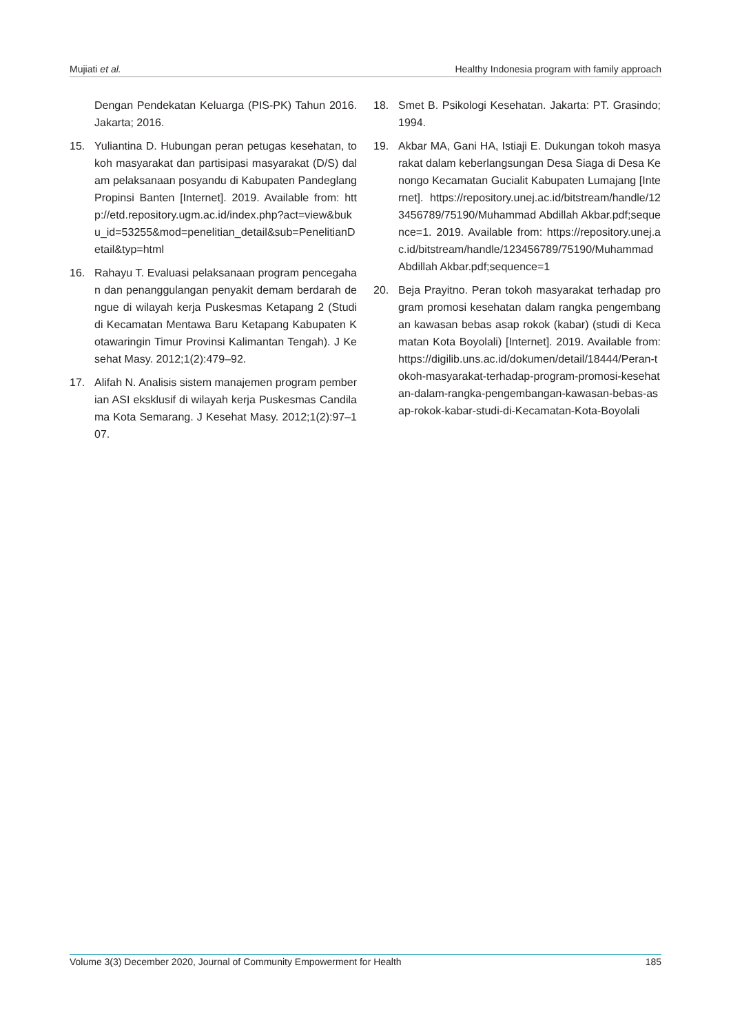Mujiati et al. Healthy Indonesia program with family approach
Dengan Pendekatan Keluarga (PIS-PK) Tahun 2016. Jakarta; 2016.
15. Yuliantina D. Hubungan peran petugas kesehatan, tokoh masyarakat dan partisipasi masyarakat (D/S) dalam pelaksanaan posyandu di Kabupaten Pandeglang Propinsi Banten [Internet]. 2019. Available from: http://etd.repository.ugm.ac.id/index.php?act=view&buku_id=53255&mod=penelitian_detail&sub=PenelitianDetail&typ=html
16. Rahayu T. Evaluasi pelaksanaan program pencegahan dan penanggulangan penyakit demam berdarah dengue di wilayah kerja Puskesmas Ketapang 2 (Studi di Kecamatan Mentawa Baru Ketapang Kabupaten Kotawaringin Timur Provinsi Kalimantan Tengah). J Kesehat Masy. 2012;1(2):479–92.
17. Alifah N. Analisis sistem manajemen program pemberian ASI eksklusif di wilayah kerja Puskesmas Candilama Kota Semarang. J Kesehat Masy. 2012;1(2):97–107.
18. Smet B. Psikologi Kesehatan. Jakarta: PT. Grasindo; 1994.
19. Akbar MA, Gani HA, Istiaji E. Dukungan tokoh masyarakat dalam keberlangsungan Desa Siaga di Desa Kenongo Kecamatan Gucialit Kabupaten Lumajang [Internet]. https://repository.unej.ac.id/bitstream/handle/123456789/75190/Muhammad Abdillah Akbar.pdf;sequence=1. 2019. Available from: https://repository.unej.ac.id/bitstream/handle/123456789/75190/Muhammad Abdillah Akbar.pdf;sequence=1
20. Beja Prayitno. Peran tokoh masyarakat terhadap program promosi kesehatan dalam rangka pengembangan kawasan bebas asap rokok (kabar) (studi di Kecamatan Kota Boyolali) [Internet]. 2019. Available from: https://digilib.uns.ac.id/dokumen/detail/18444/Peran-tokoh-masyarakat-terhadap-program-promosi-kesehatan-dalam-rangka-pengembangan-kawasan-bebas-asap-rokok-kabar-studi-di-Kecamatan-Kota-Boyolali
Volume 3(3) December 2020, Journal of Community Empowerment for Health 185